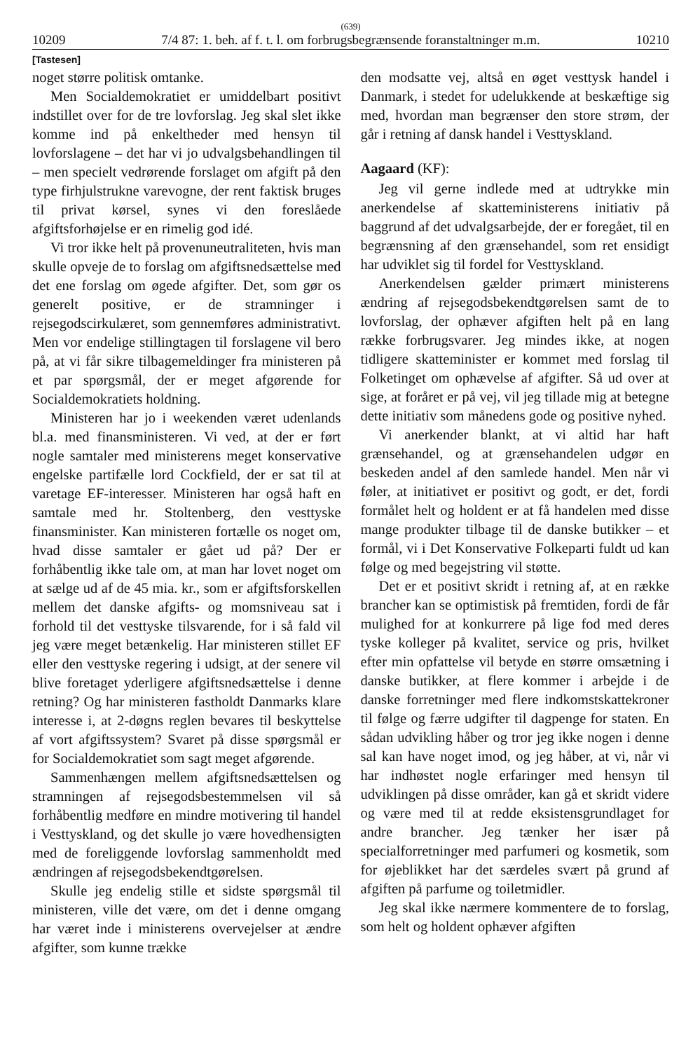(639)
10209 7/4 87: 1. beh. af f. t. l. om forbrugsbegrænsende foranstaltninger m.m. 10210
[Tastesen]
noget større politisk omtanke.
Men Socialdemokratiet er umiddelbart positivt indstillet over for de tre lovforslag. Jeg skal slet ikke komme ind på enkeltheder med hensyn til lovforslagene – det har vi jo udvalgsbehandlingen til – men specielt vedrørende forslaget om afgift på den type firhjulstrukne varevogne, der rent faktisk bruges til privat kørsel, synes vi den foreslåede afgiftsforhøjelse er en rimelig god idé.
Vi tror ikke helt på provenuneutraliteten, hvis man skulle opveje de to forslag om afgiftsnedsættelse med det ene forslag om øgede afgifter. Det, som gør os generelt positive, er de stramninger i rejsegodscirkulæret, som gennemføres administrativt. Men vor endelige stillingtagen til forslagene vil bero på, at vi får sikre tilbagemeldinger fra ministeren på et par spørgsmål, der er meget afgørende for Socialdemokratiets holdning.
Ministeren har jo i weekenden været udenlands bl.a. med finansministeren. Vi ved, at der er ført nogle samtaler med ministerens meget konservative engelske partifælle lord Cockfield, der er sat til at varetage EF-interesser. Ministeren har også haft en samtale med hr. Stoltenberg, den vesttyske finansminister. Kan ministeren fortælle os noget om, hvad disse samtaler er gået ud på? Der er forhåbentlig ikke tale om, at man har lovet noget om at sælge ud af de 45 mia. kr., som er afgiftsforskellen mellem det danske afgifts- og momsniveau sat i forhold til det vesttyske tilsvarende, for i så fald vil jeg være meget betænkelig. Har ministeren stillet EF eller den vesttyske regering i udsigt, at der senere vil blive foretaget yderligere afgiftsnedsættelse i denne retning? Og har ministeren fastholdt Danmarks klare interesse i, at 2-døgns reglen bevares til beskyttelse af vort afgiftssystem? Svaret på disse spørgsmål er for Socialdemokratiet som sagt meget afgørende.
Sammenhængen mellem afgiftsnedsættelsen og stramningen af rejsegodsbestemmelsen vil så forhåbentlig medføre en mindre motivering til handel i Vesttyskland, og det skulle jo være hovedhensigten med de foreliggende lovforslag sammenholdt med ændringen af rejsegodsbekendtgørelsen.
Skulle jeg endelig stille et sidste spørgsmål til ministeren, ville det være, om det i denne omgang har været inde i ministerens overvejelser at ændre afgifter, som kunne trække
den modsatte vej, altså en øget vesttysk handel i Danmark, i stedet for udelukkende at beskæftige sig med, hvordan man begrænser den store strøm, der går i retning af dansk handel i Vesttyskland.
Aagaard (KF):
Jeg vil gerne indlede med at udtrykke min anerkendelse af skatteministerens initiativ på baggrund af det udvalgsarbejde, der er foregået, til en begrænsning af den grænsehandel, som ret ensidigt har udviklet sig til fordel for Vesttyskland.
Anerkendelsen gælder primært ministerens ændring af rejsegodsbekendtgørelsen samt de to lovforslag, der ophæver afgiften helt på en lang række forbrugsvarer. Jeg mindes ikke, at nogen tidligere skatteminister er kommet med forslag til Folketinget om ophævelse af afgifter. Så ud over at sige, at foråret er på vej, vil jeg tillade mig at betegne dette initiativ som månedens gode og positive nyhed.
Vi anerkender blankt, at vi altid har haft grænsehandel, og at grænsehandelen udgør en beskeden andel af den samlede handel. Men når vi føler, at initiativet er positivt og godt, er det, fordi formålet helt og holdent er at få handelen med disse mange produkter tilbage til de danske butikker – et formål, vi i Det Konservative Folkeparti fuldt ud kan følge og med begejstring vil støtte.
Det er et positivt skridt i retning af, at en række brancher kan se optimistisk på fremtiden, fordi de får mulighed for at konkurrere på lige fod med deres tyske kolleger på kvalitet, service og pris, hvilket efter min opfattelse vil betyde en større omsætning i danske butikker, at flere kommer i arbejde i de danske forretninger med flere indkomstskattekroner til følge og færre udgifter til dagpenge for staten. En sådan udvikling håber og tror jeg ikke nogen i denne sal kan have noget imod, og jeg håber, at vi, når vi har indhøstet nogle erfaringer med hensyn til udviklingen på disse områder, kan gå et skridt videre og være med til at redde eksistensgrundlaget for andre brancher. Jeg tænker her især på specialforretninger med parfumeri og kosmetik, som for øjeblikket har det særdeles svært på grund af afgiften på parfume og toiletmidler.
Jeg skal ikke nærmere kommentere de to forslag, som helt og holdent ophæver afgiften